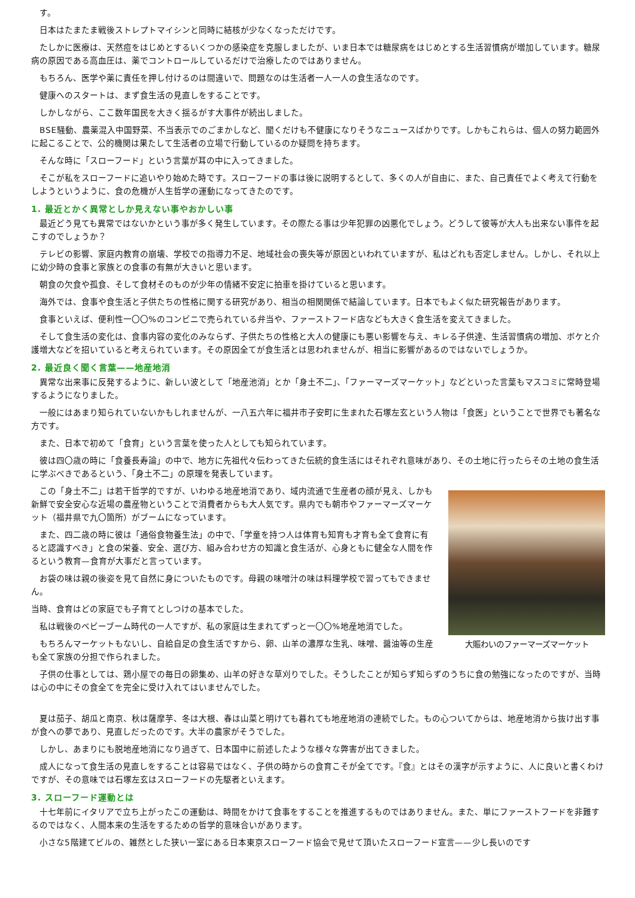す。
日本はたまたま戦後ストレプトマイシンと同時に結核が少なくなっただけです。
たしかに医療は、天然痘をはじめとするいくつかの感染症を克服しましたが、いま日本では糖尿病をはじめとする生活習慣病が増加しています。糖尿病の原因である高血圧は、薬でコントロールしているだけで治療したのではありません。
もちろん、医学や薬に責任を押し付けるのは間違いで、問題なのは生活者一人一人の食生活なのです。
健康へのスタートは、まず食生活の見直しをすることです。
しかしながら、ここ数年国民を大きく揺るがす大事件が続出しました。
BSE騒動、農薬混入中国野菜、不当表示でのごまかしなど、聞くだけも不健康になりそうなニュースばかりです。しかもこれらは、個人の努力範囲外に起こることで、公的機関は果たして生活者の立場で行動しているのか疑問を持ちます。
そんな時に「スローフード」という言葉が耳の中に入ってきました。
そこが私をスローフードに追いやり始めた時です。スローフードの事は後に説明するとして、多くの人が自由に、また、自己責任でよく考えて行動をしようというように、食の危機が人生哲学の運動になってきたのです。
1. 最近とかく異常としか見えない事やおかしい事
最近どう見ても異常ではないかという事が多く発生しています。その際たる事は少年犯罪の凶悪化でしょう。どうして彼等が大人も出来ない事件を起こすのでしょうか？
テレビの影響、家庭内教育の崩壊、学校での指導力不足、地域社会の喪失等が原因といわれていますが、私はどれも否定しません。しかし、それ以上に幼少時の食事と家族との食事の有無が大きいと思います。
朝食の欠食や孤食、そして食材そのものが少年の情緒不安定に拍車を掛けていると思います。
海外では、食事や食生活と子供たちの性格に関する研究があり、相当の相関関係で結論しています。日本でもよく似た研究報告があります。
食事といえば、便利性一〇〇%のコンビニで売られている弁当や、ファーストフード店なども大きく食生活を変えてきました。
そして食生活の変化は、食事内容の変化のみならず、子供たちの性格と大人の健康にも悪い影響を与え、キレる子供達、生活習慣病の増加、ボケと介護増大などを招いていると考えられています。その原因全てが食生活とは思われませんが、相当に影響があるのではないでしょうか。
2. 最近良く聞く言葉——地産地消
異常な出来事に反発するように、新しい波として「地産池消」とか「身土不二」、「ファーマーズマーケット」などといった言葉もマスコミに常時登場するようになりました。
一般にはあまり知られていないかもしれませんが、一八五六年に福井市子安町に生まれた石塚左玄という人物は「食医」ということで世界でも著名な方です。
また、日本で初めて「食育」という言葉を使った人としても知られています。
彼は四〇歳の時に「食養長寿論」の中で、地方に先祖代々伝わってきた伝統的食生活にはそれぞれ意味があり、その土地に行ったらその土地の食生活に学ぶべきであるという、「身土不二」の原理を発表しています。
大賑わいのファーマーズマーケット
この「身土不二」は若干哲学的ですが、いわゆる地産地消であり、域内流通で生産者の顔が見え、しかも新鮮で安全安心な近場の農産物ということで消費者からも大人気です。県内でも朝市やファーマーズマーケット（福井県で九〇箇所）がブームになっています。
また、四二歳の時に彼は「通俗食物養生法」の中で、「学童を持つ人は体育も知育も才育も全て食育に有ると認識すべき」と食の栄養、安全、選び方、組み合わせ方の知識と食生活が、心身ともに健全な人間を作るという教育—食育が大事だと言っています。
お袋の味は親の後姿を見て自然に身についたものです。母親の味噌汁の味は料理学校で習ってもできません。
当時、食育はどの家庭でも子育てとしつけの基本でした。
私は戦後のベビーブーム時代の一人ですが、私の家庭は生まれてずっと一〇〇%地産地消でした。
もちろんマーケットもないし、自給自足の食生活ですから、卵、山羊の濃厚な生乳、味噌、醤油等の生産も全て家族の分担で作られました。
子供の仕事としては、鶏小屋での毎日の卵集め、山羊の好きな草刈りでした。そうしたことが知らず知らずのうちに食の勉強になったのですが、当時は心の中にその食全てを完全に受け入れてはいませんでした。
夏は茄子、胡瓜と南京、秋は薩摩芋、冬は大根、春は山菜と明けても暮れても地産地消の連続でした。もの心ついてからは、地産地消から抜け出す事が食への夢であり、見直しだったのです。大半の農家がそうでした。
しかし、あまりにも脱地産地消になり過ぎて、日本国中に前述したような様々な弊害が出てきました。
成人になって食生活の見直しをすることは容易ではなく、子供の時からの食育こそが全てです。『食』とはその漢字が示すように、人に良いと書くわけですが、その意味では石塚左玄はスローフードの先駆者といえます。
3. スローフード運動とは
十七年前にイタリアで立ち上がったこの運動は、時間をかけて食事をすることを推進するものではありません。また、単にファーストフードを非難するのではなく、人間本来の生活をするための哲学的意味合いがあります。
小さな5階建てビルの、雑然とした狭い一室にある日本東京スローフード協会で見せて頂いたスローフード宣言——少し長いのです